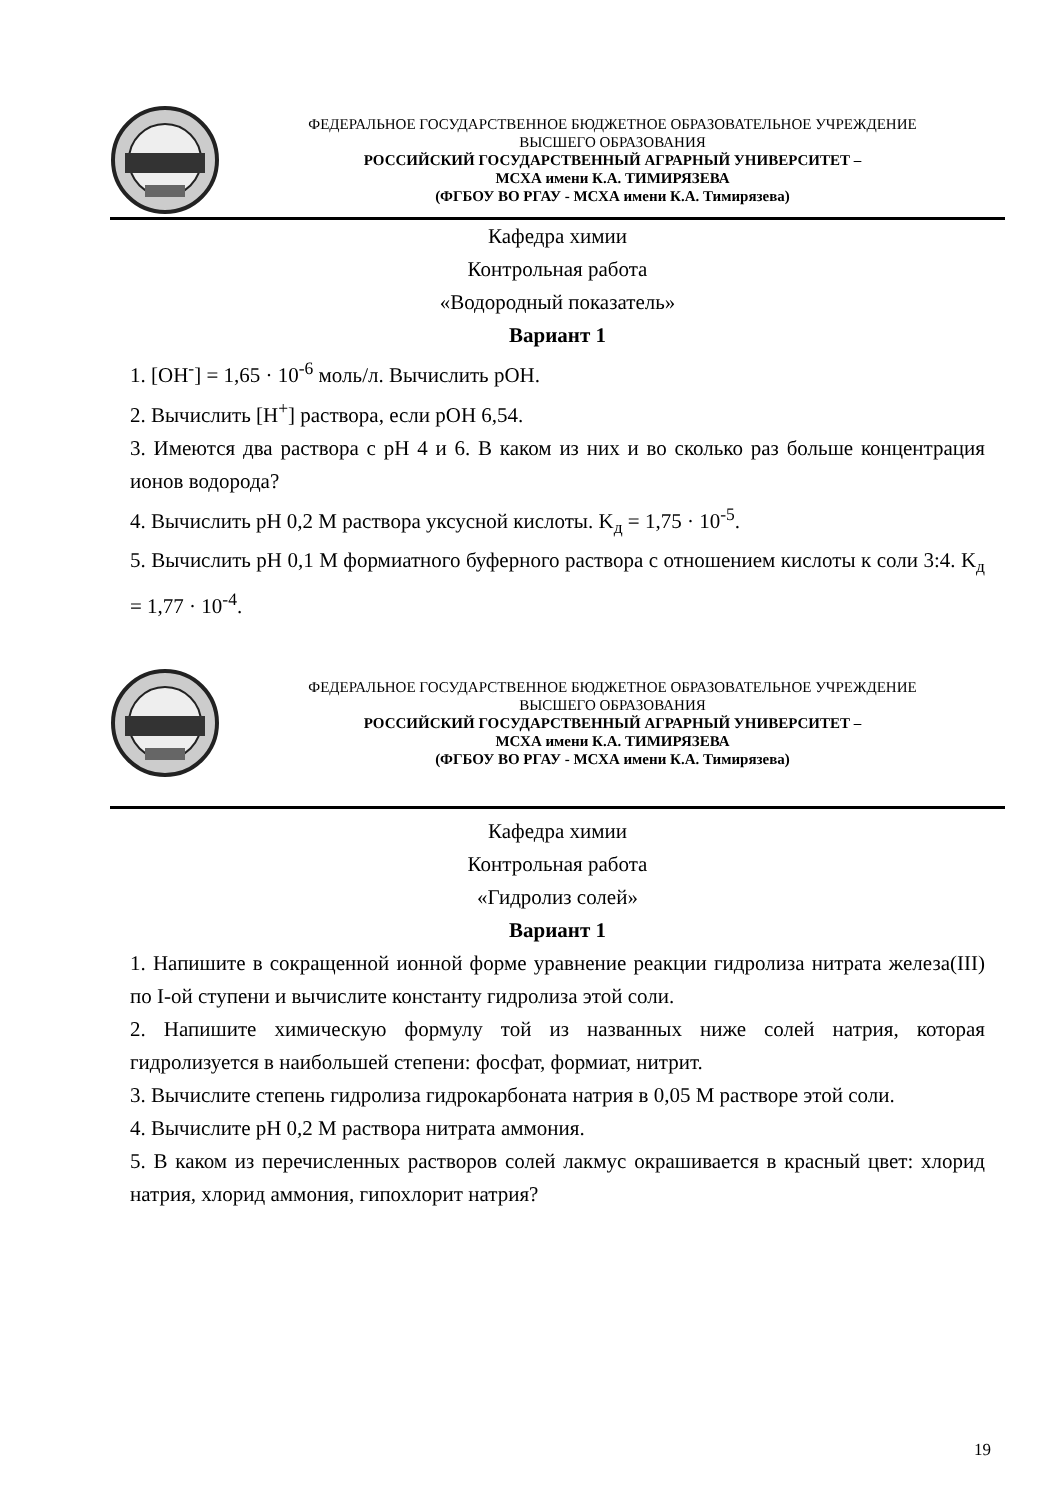ФЕДЕРАЛЬНОЕ ГОСУДАРСТВЕННОЕ БЮДЖЕТНОЕ ОБРАЗОВАТЕЛЬНОЕ УЧРЕЖДЕНИЕ
ВЫСШЕГО ОБРАЗОВАНИЯ
РОССИЙСКИЙ ГОСУДАРСТВЕННЫЙ АГРАРНЫЙ УНИВЕРСИТЕТ –
МСХА имени К.А. ТИМИРЯЗЕВА
(ФГБОУ ВО РГАУ - МСХА имени К.А. Тимирязева)
Кафедра химии
Контрольная работа
«Водородный показатель»
Вариант 1
1. [OH<sup>-</sup>] = 1,65 · 10<sup>-6</sup> моль/л. Вычислить pOH.
2. Вычислить [H<sup>+</sup>] раствора, если pOH 6,54.
3. Имеются два раствора с pH 4 и 6. В каком из них и во сколько раз больше концентрация ионов водорода?
4. Вычислить pH 0,2 М раствора уксусной кислоты. K<sub>д</sub> = 1,75 · 10<sup>-5</sup>.
5. Вычислить pH 0,1 М формиатного буферного раствора с отношением кислоты к соли 3:4. K<sub>д</sub> = 1,77 · 10<sup>-4</sup>.
ФЕДЕРАЛЬНОЕ ГОСУДАРСТВЕННОЕ БЮДЖЕТНОЕ ОБРАЗОВАТЕЛЬНОЕ УЧРЕЖДЕНИЕ
ВЫСШЕГО ОБРАЗОВАНИЯ
РОССИЙСКИЙ ГОСУДАРСТВЕННЫЙ АГРАРНЫЙ УНИВЕРСИТЕТ –
МСХА имени К.А. ТИМИРЯЗЕВА
(ФГБОУ ВО РГАУ - МСХА имени К.А. Тимирязева)
Кафедра химии
Контрольная работа
«Гидролиз солей»
Вариант 1
1. Напишите в сокращенной ионной форме уравнение реакции гидролиза нитрата железа(III) по I-ой ступени и вычислите константу гидролиза этой соли.
2. Напишите химическую формулу той из названных ниже солей натрия, которая гидролизуется в наибольшей степени: фосфат, формиат, нитрит.
3. Вычислите степень гидролиза гидрокарбоната натрия в 0,05 М растворе этой соли.
4. Вычислите pH 0,2 М раствора нитрата аммония.
5. В каком из перечисленных растворов солей лакмус окрашивается в красный цвет: хлорид натрия, хлорид аммония, гипохлорит натрия?
19